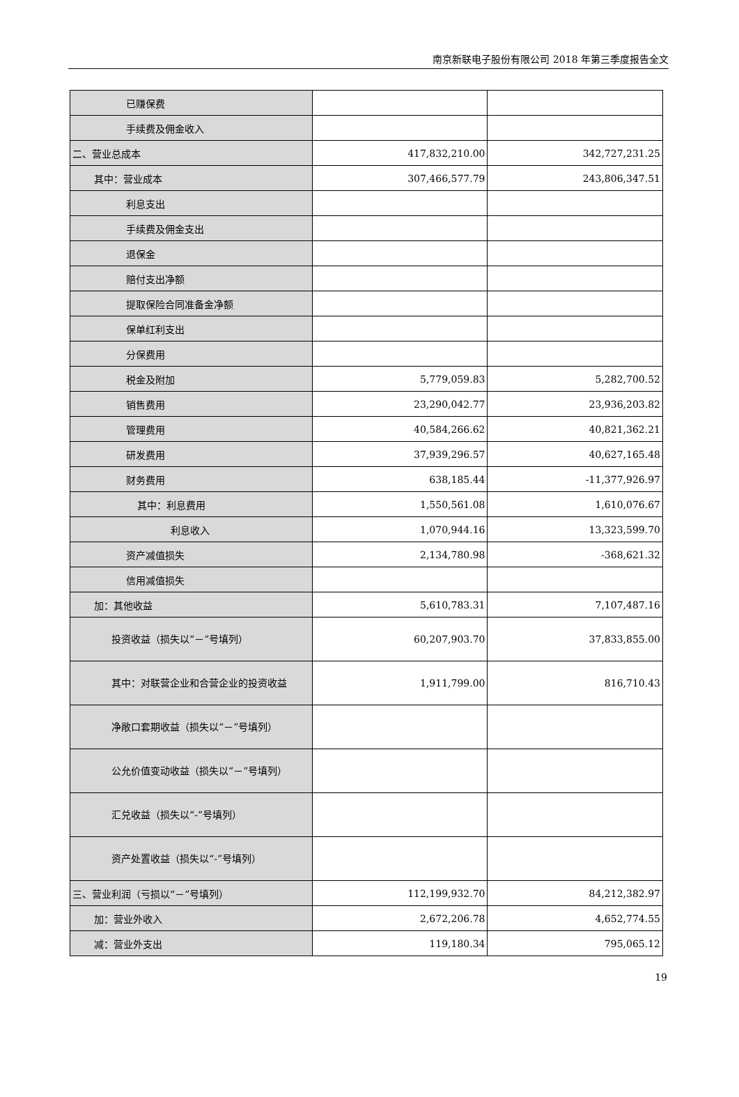南京新联电子股份有限公司 2018 年第三季度报告全文
| 已赚保费 | | |
| 手续费及佣金收入 | | |
| 二、营业总成本 | 417,832,210.00 | 342,727,231.25 |
| 其中：营业成本 | 307,466,577.79 | 243,806,347.51 |
| 利息支出 | | |
| 手续费及佣金支出 | | |
| 退保金 | | |
| 赔付支出净额 | | |
| 提取保险合同准备金净额 | | |
| 保单红利支出 | | |
| 分保费用 | | |
| 税金及附加 | 5,779,059.83 | 5,282,700.52 |
| 销售费用 | 23,290,042.77 | 23,936,203.82 |
| 管理费用 | 40,584,266.62 | 40,821,362.21 |
| 研发费用 | 37,939,296.57 | 40,627,165.48 |
| 财务费用 | 638,185.44 | -11,377,926.97 |
| 其中：利息费用 | 1,550,561.08 | 1,610,076.67 |
| 利息收入 | 1,070,944.16 | 13,323,599.70 |
| 资产减值损失 | 2,134,780.98 | -368,621.32 |
| 信用减值损失 | | |
| 加：其他收益 | 5,610,783.31 | 7,107,487.16 |
| 投资收益（损失以“－”号填列） | 60,207,903.70 | 37,833,855.00 |
| 其中：对联营企业和合营企业的投资收益 | 1,911,799.00 | 816,710.43 |
| 净敞口套期收益（损失以“－”号填列） | | |
| 公允价值变动收益（损失以“－”号填列） | | |
| 汇兑收益（损失以“-”号填列） | | |
| 资产处置收益（损失以“-”号填列） | | |
| 三、营业利润（亏损以“－”号填列） | 112,199,932.70 | 84,212,382.97 |
| 加：营业外收入 | 2,672,206.78 | 4,652,774.55 |
| 减：营业外支出 | 119,180.34 | 795,065.12 |
19